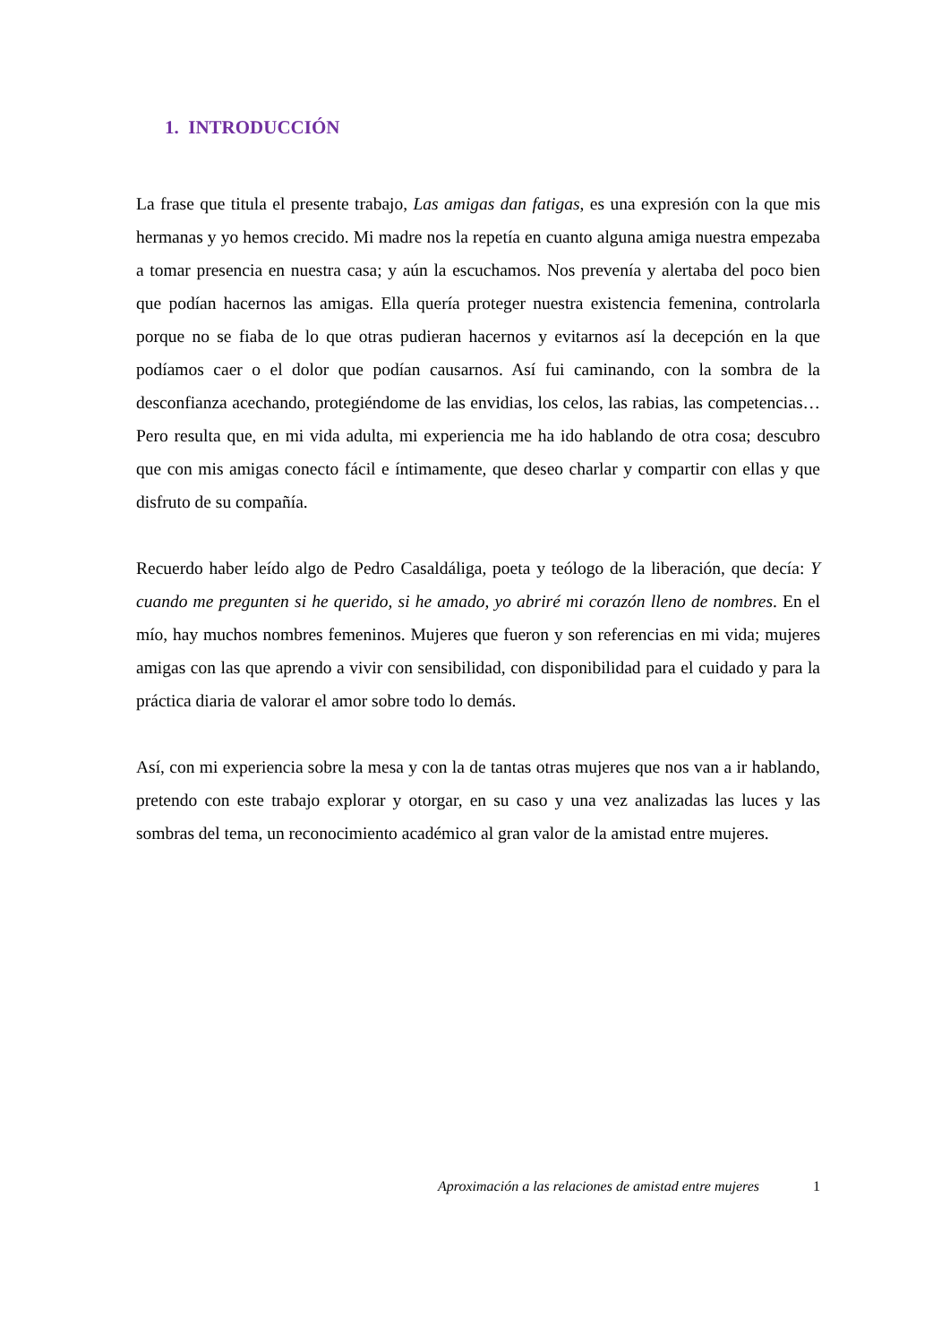1. INTRODUCCIÓN
La frase que titula el presente trabajo, Las amigas dan fatigas, es una expresión con la que mis hermanas y yo hemos crecido. Mi madre nos la repetía en cuanto alguna amiga nuestra empezaba a tomar presencia en nuestra casa; y aún la escuchamos. Nos prevenía y alertaba del poco bien que podían hacernos las amigas. Ella quería proteger nuestra existencia femenina, controlarla porque no se fiaba de lo que otras pudieran hacernos y evitarnos así la decepción en la que podíamos caer o el dolor que podían causarnos. Así fui caminando, con la sombra de la desconfianza acechando, protegiéndome de las envidias, los celos, las rabias, las competencias… Pero resulta que, en mi vida adulta, mi experiencia me ha ido hablando de otra cosa; descubro que con mis amigas conecto fácil e íntimamente, que deseo charlar y compartir con ellas y que disfruto de su compañía.
Recuerdo haber leído algo de Pedro Casaldáliga, poeta y teólogo de la liberación, que decía: Y cuando me pregunten si he querido, si he amado, yo abriré mi corazón lleno de nombres. En el mío, hay muchos nombres femeninos. Mujeres que fueron y son referencias en mi vida; mujeres amigas con las que aprendo a vivir con sensibilidad, con disponibilidad para el cuidado y para la práctica diaria de valorar el amor sobre todo lo demás.
Así, con mi experiencia sobre la mesa y con la de tantas otras mujeres que nos van a ir hablando, pretendo con este trabajo explorar y otorgar, en su caso y una vez analizadas las luces y las sombras del tema, un reconocimiento académico al gran valor de la amistad entre mujeres.
Aproximación a las relaciones de amistad entre mujeres 1